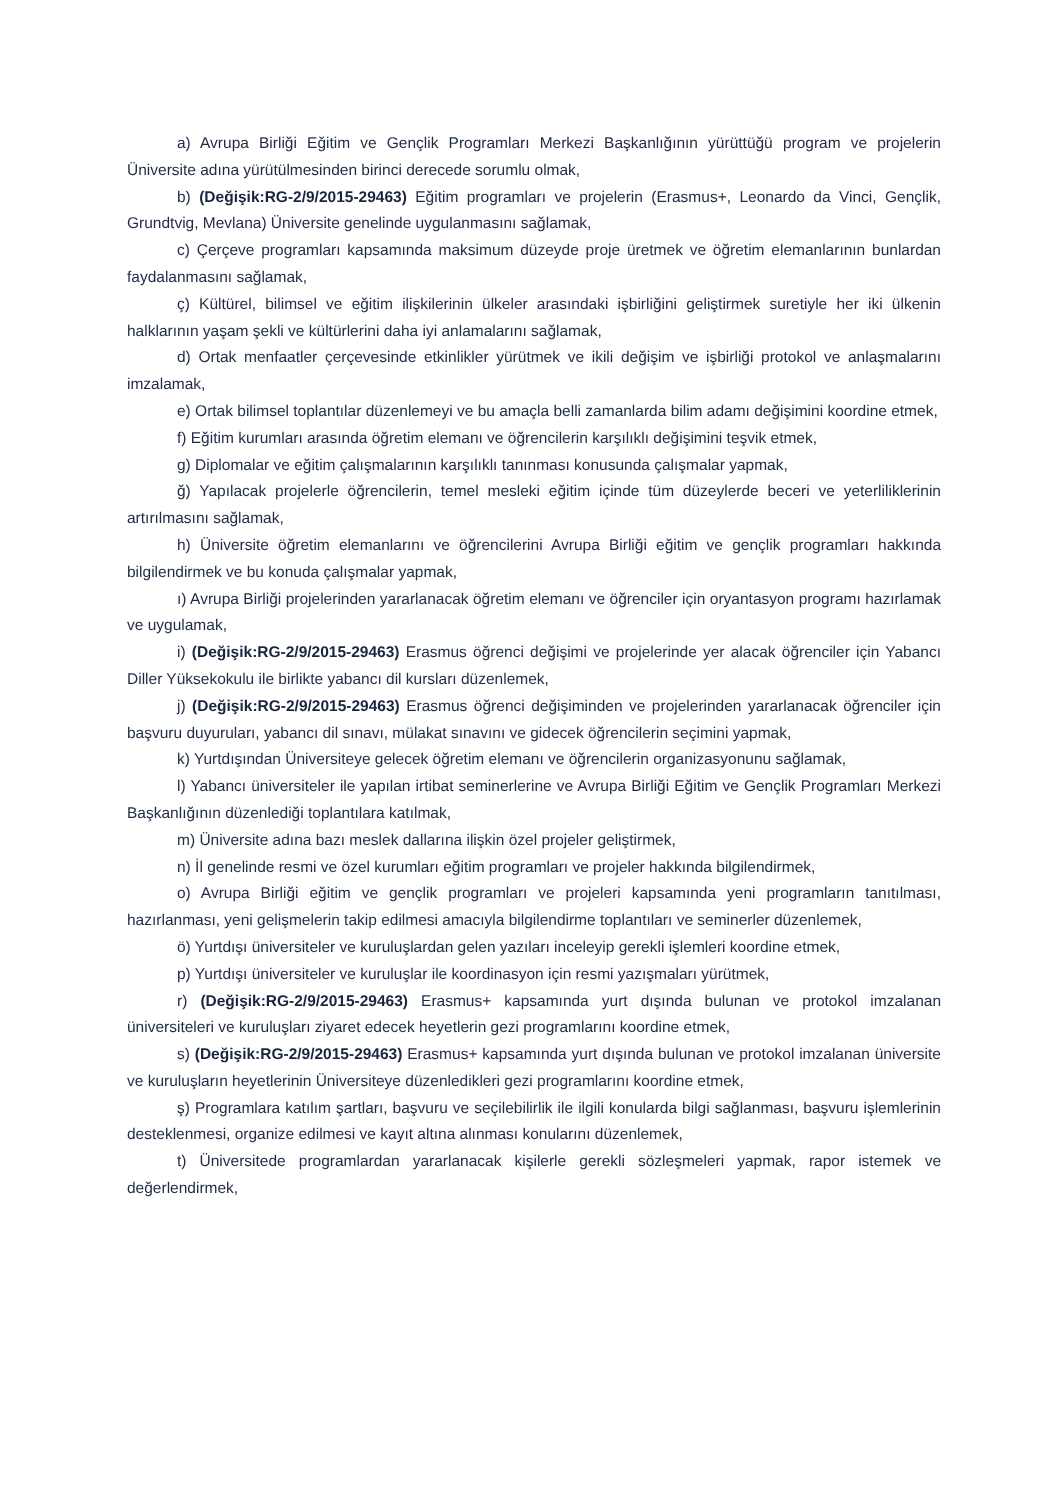a) Avrupa Birliği Eğitim ve Gençlik Programları Merkezi Başkanlığının yürüttüğü program ve projelerin Üniversite adına yürütülmesinden birinci derecede sorumlu olmak,
b) (Değişik:RG-2/9/2015-29463) Eğitim programları ve projelerin (Erasmus+, Leonardo da Vinci, Gençlik, Grundtvig, Mevlana) Üniversite genelinde uygulanmasını sağlamak,
c) Çerçeve programları kapsamında maksimum düzeyde proje üretmek ve öğretim elemanlarının bunlardan faydalanmasını sağlamak,
ç) Kültürel, bilimsel ve eğitim ilişkilerinin ülkeler arasındaki işbirliğini geliştirmek suretiyle her iki ülkenin halklarının yaşam şekli ve kültürlerini daha iyi anlamalarını sağlamak,
d) Ortak menfaatler çerçevesinde etkinlikler yürütmek ve ikili değişim ve işbirliği protokol ve anlaşmalarını imzalamak,
e) Ortak bilimsel toplantılar düzenlemeyi ve bu amaçla belli zamanlarda bilim adamı değişimini koordine etmek,
f) Eğitim kurumları arasında öğretim elemanı ve öğrencilerin karşılıklı değişimini teşvik etmek,
g) Diplomalar ve eğitim çalışmalarının karşılıklı tanınması konusunda çalışmalar yapmak,
ğ) Yapılacak projelerle öğrencilerin, temel mesleki eğitim içinde tüm düzeylerde beceri ve yeterliliklerinin artırılmasını sağlamak,
h) Üniversite öğretim elemanlarını ve öğrencilerini Avrupa Birliği eğitim ve gençlik programları hakkında bilgilendirmek ve bu konuda çalışmalar yapmak,
ı) Avrupa Birliği projelerinden yararlanacak öğretim elemanı ve öğrenciler için oryantasyon programı hazırlamak ve uygulamak,
i) (Değişik:RG-2/9/2015-29463) Erasmus öğrenci değişimi ve projelerinde yer alacak öğrenciler için Yabancı Diller Yüksekokulu ile birlikte yabancı dil kursları düzenlemek,
j) (Değişik:RG-2/9/2015-29463) Erasmus öğrenci değişiminden ve projelerinden yararlanacak öğrenciler için başvuru duyuruları, yabancı dil sınavı, mülakat sınavını ve gidecek öğrencilerin seçimini yapmak,
k) Yurtdışından Üniversiteye gelecek öğretim elemanı ve öğrencilerin organizasyonunu sağlamak,
l) Yabancı üniversiteler ile yapılan irtibat seminerlerine ve Avrupa Birliği Eğitim ve Gençlik Programları Merkezi Başkanlığının düzenlediği toplantılara katılmak,
m) Üniversite adına bazı meslek dallarına ilişkin özel projeler geliştirmek,
n) İl genelinde resmi ve özel kurumları eğitim programları ve projeler hakkında bilgilendirmek,
o) Avrupa Birliği eğitim ve gençlik programları ve projeleri kapsamında yeni programların tanıtılması, hazırlanması, yeni gelişmelerin takip edilmesi amacıyla bilgilendirme toplantıları ve seminerler düzenlemek,
ö) Yurtdışı üniversiteler ve kuruluşlardan gelen yazıları inceleyip gerekli işlemleri koordine etmek,
p) Yurtdışı üniversiteler ve kuruluşlar ile koordinasyon için resmi yazışmaları yürütmek,
r) (Değişik:RG-2/9/2015-29463) Erasmus+ kapsamında yurt dışında bulunan ve protokol imzalanan üniversiteleri ve kuruluşları ziyaret edecek heyetlerin gezi programlarını koordine etmek,
s) (Değişik:RG-2/9/2015-29463) Erasmus+ kapsamında yurt dışında bulunan ve protokol imzalanan üniversite ve kuruluşların heyetlerinin Üniversiteye düzenledikleri gezi programlarını koordine etmek,
ş) Programlara katılım şartları, başvuru ve seçilebilirlik ile ilgili konularda bilgi sağlanması, başvuru işlemlerinin desteklenmesi, organize edilmesi ve kayıt altına alınması konularını düzenlemek,
t) Üniversitede programlardan yararlanacak kişilerle gerekli sözleşmeleri yapmak, rapor istemek ve değerlendirmek,